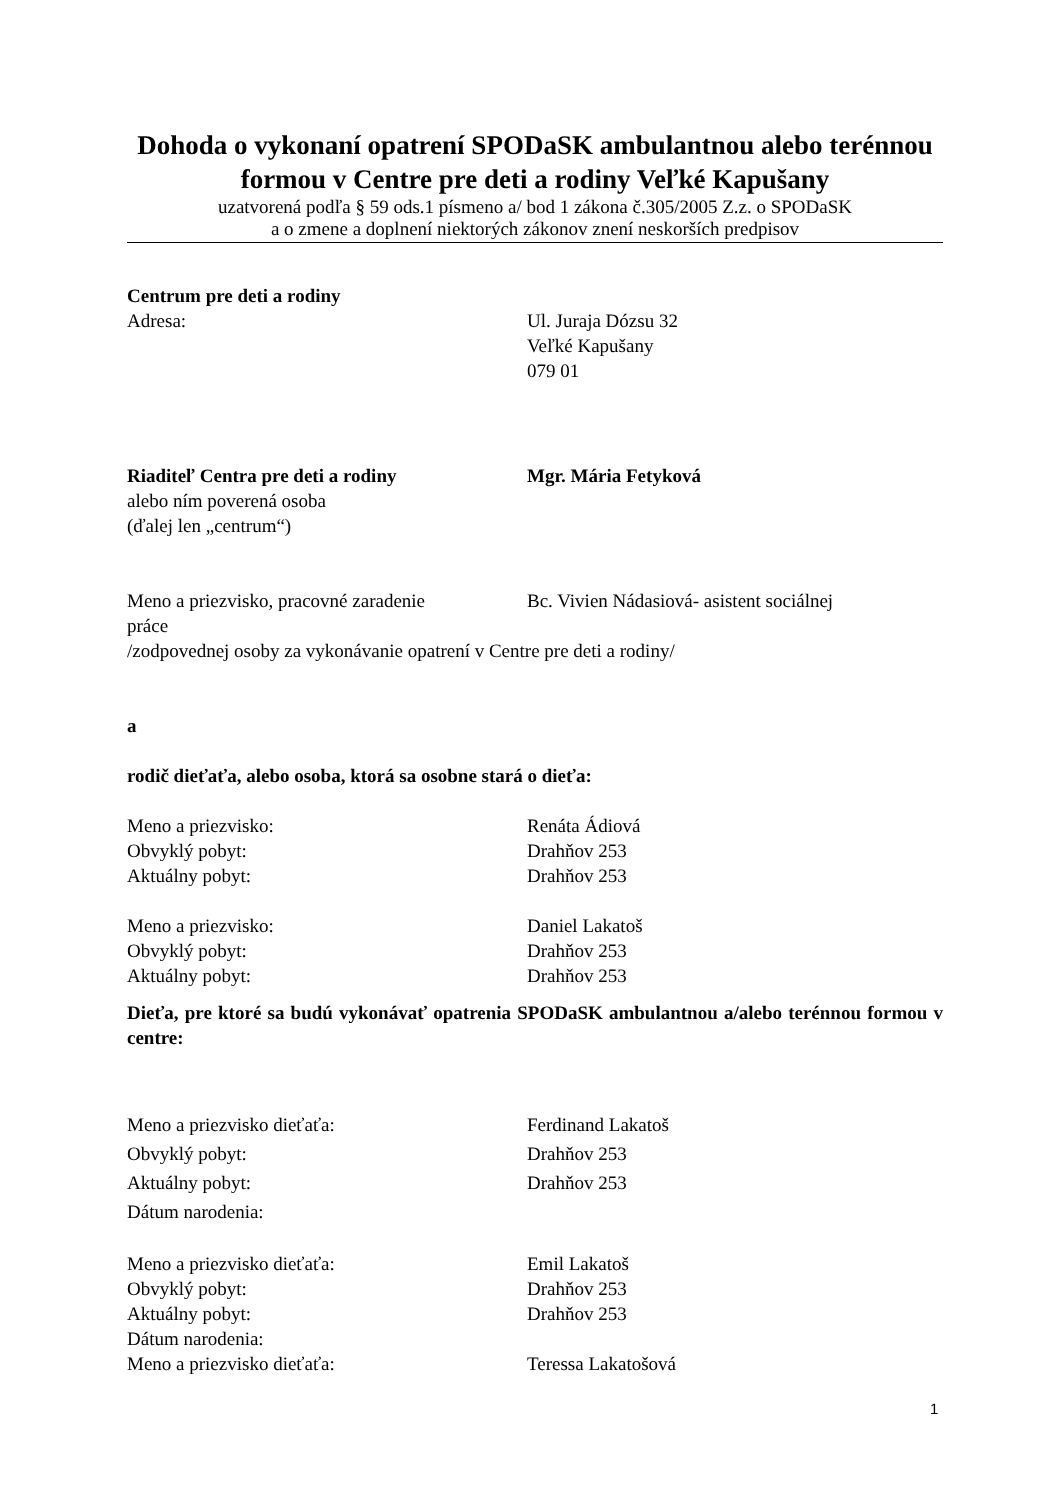Dohoda o vykonaní opatrení SPODaSK ambulantnou alebo terénnou formou v Centre pre deti a rodiny Veľké Kapušany
uzatvorená podľa § 59 ods.1 písmeno a/ bod 1 zákona č.305/2005 Z.z. o SPODaSK
a o zmene a doplnení niektorých zákonov znení neskorších predpisov
Centrum pre deti a rodiny
Adresa: Ul. Juraja Dózsu 32
Veľké Kapušany
079 01
Riaditeľ Centra pre deti a rodiny Mgr. Mária Fetyková
alebo ním poverená osoba
(ďalej len „centrum“)
Meno a priezvisko, pracovné zaradenie Bc. Vivien Nádasiová- asistent sociálnej
práce
/zodpovednej osoby za vykonávanie opatrení v Centre pre deti a rodiny/
a
rodič dieťaťa, alebo osoba, ktorá sa osobne stará o dieťa:
Meno a priezvisko: Renáta Ádiová
Obvyklý pobyt: Drahňov 253
Aktuálny pobyt: Drahňov 253
Meno a priezvisko: Daniel Lakatoš
Obvyklý pobyt: Drahňov 253
Aktuálny pobyt: Drahňov 253
Dieťa, pre ktoré sa budú vykonávať opatrenia SPODaSK ambulantnou a/alebo terénnou formou v centre:
Meno a priezvisko dieťaťa: Ferdinand Lakatoš
Obvyklý pobyt: Drahňov 253
Aktuálny pobyt: Drahňov 253
Dátum narodenia:
Meno a priezvisko dieťaťa: Emil Lakatoš
Obvyklý pobyt: Drahňov 253
Aktuálny pobyt: Drahňov 253
Dátum narodenia:
Meno a priezvisko dieťaťa: Teressa Lakatošová
1